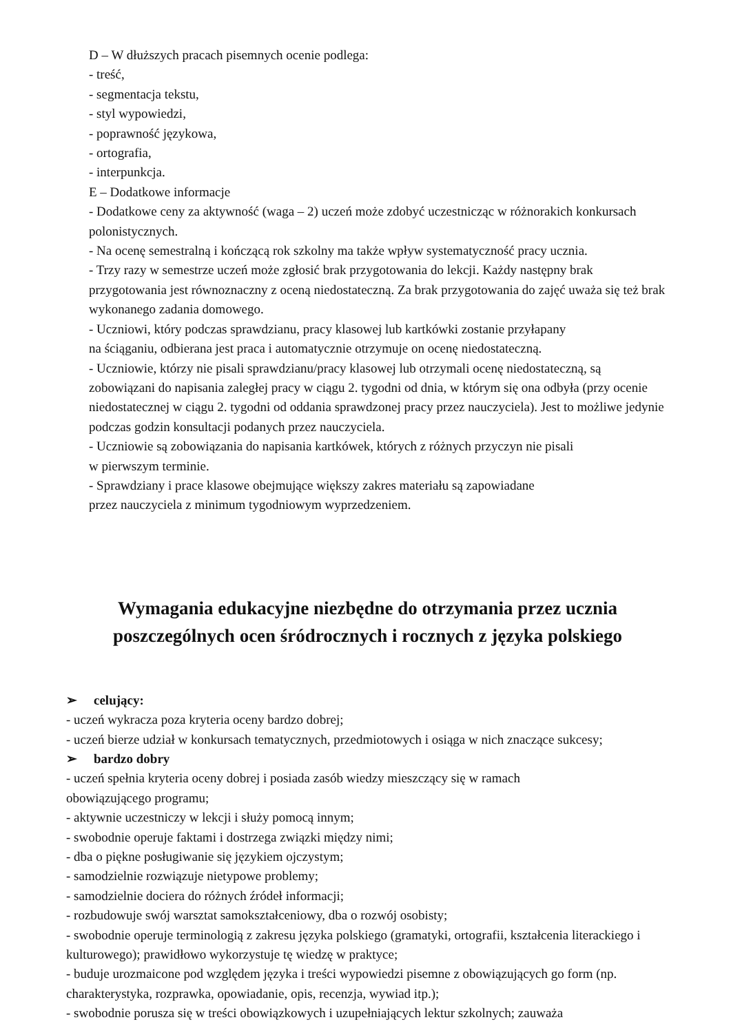D – W dłuższych pracach pisemnych ocenie podlega:
- treść,
- segmentacja tekstu,
- styl wypowiedzi,
- poprawność językowa,
- ortografia,
- interpunkcja.
E – Dodatkowe informacje
- Dodatkowe ceny za aktywność (waga – 2) uczeń może zdobyć uczestnicząc w różnorakich konkursach polonistycznych.
- Na ocenę semestralną i kończącą rok szkolny ma także wpływ systematyczność pracy ucznia.
- Trzy razy w semestrze uczeń może zgłosić brak przygotowania do lekcji. Każdy następny brak przygotowania jest równoznaczny z oceną niedostateczną. Za brak przygotowania do zajęć uważa się też brak wykonanego zadania domowego.
- Uczniowi, który podczas sprawdzianu, pracy klasowej lub kartkówki zostanie przyłapany
na ściąganiu, odbierana jest praca i automatycznie otrzymuje on ocenę niedostateczną.
- Uczniowie, którzy nie pisali sprawdzianu/pracy klasowej lub otrzymali ocenę niedostateczną, są zobowiązani do napisania zaległej pracy w ciągu 2. tygodni od dnia, w którym się ona odbyła (przy ocenie niedostatecznej w ciągu 2. tygodni od oddania sprawdzonej pracy przez nauczyciela). Jest to możliwe jedynie podczas godzin konsultacji podanych przez nauczyciela.
- Uczniowie są zobowiązania do napisania kartkówek, których z różnych przyczyn nie pisali
w pierwszym terminie.
- Sprawdziany i prace klasowe obejmujące większy zakres materiału są zapowiadane
przez nauczyciela z minimum tygodniowym wyprzedzeniem.
Wymagania edukacyjne niezbędne do otrzymania przez ucznia poszczególnych ocen śródrocznych i rocznych z języka polskiego
➢ celujący:
- uczeń wykracza poza kryteria oceny bardzo dobrej;
- uczeń bierze udział w konkursach tematycznych, przedmiotowych i osiąga w nich znaczące sukcesy;
➢ bardzo dobry
- uczeń spełnia kryteria oceny dobrej i posiada zasób wiedzy mieszczący się w ramach
obowiązującego programu;
- aktywnie uczestniczy w lekcji i służy pomocą innym;
- swobodnie operuje faktami i dostrzega związki między nimi;
- dba o piękne posługiwanie się językiem ojczystym;
- samodzielnie rozwiązuje nietypowe problemy;
- samodzielnie dociera do różnych źródeł informacji;
- rozbudowuje swój warsztat samokształceniowy, dba o rozwój osobisty;
- swobodnie operuje terminologią z zakresu języka polskiego (gramatyki, ortografii, kształcenia literackiego i kulturowego); prawidłowo wykorzystuje tę wiedzę w praktyce;
- buduje urozmaicone pod względem języka i treści wypowiedzi pisemne z obowiązujących go form (np. charakterystyka, rozprawka, opowiadanie, opis, recenzja, wywiad itp.);
- swobodnie porusza się w treści obowiązkowych i uzupełniających lektur szkolnych; zauważa